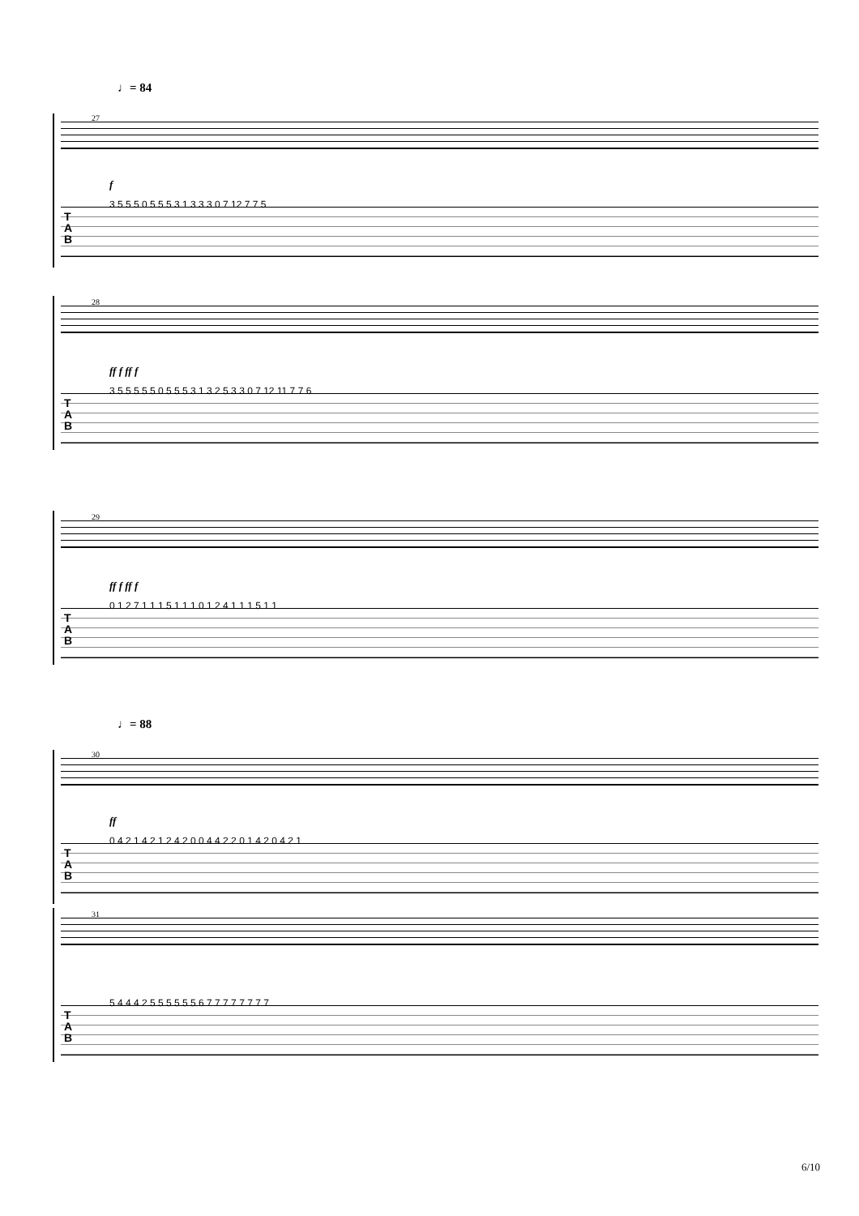♩= 84
27
f
T
A
B
3 5 5 5 0 5 5 5 3 1 3 3 3 0 7 12 7 7 5
28
ff f ff f
T
A
B
3 5 5 5 5 5 0 5 5 5 3 1 3 2 5 3 3 0 7 12 11 7 7 6
29
ff f ff f
T
A
B
0 1 2 7 1 1 1 5 1 1 1 0 1 2 4 1 1 1 5 1 1
♩= 88
30
ff
T
A
B
0 4 2 1 4 2 1 2 4 2 0 0 4 4 2 2 0 1 4 2 0 4 2 1
31
T
A
B
5 4 4 4 2 5 5 5 5 5 5 6 7 7 7 7 7 7 7 7
6/10